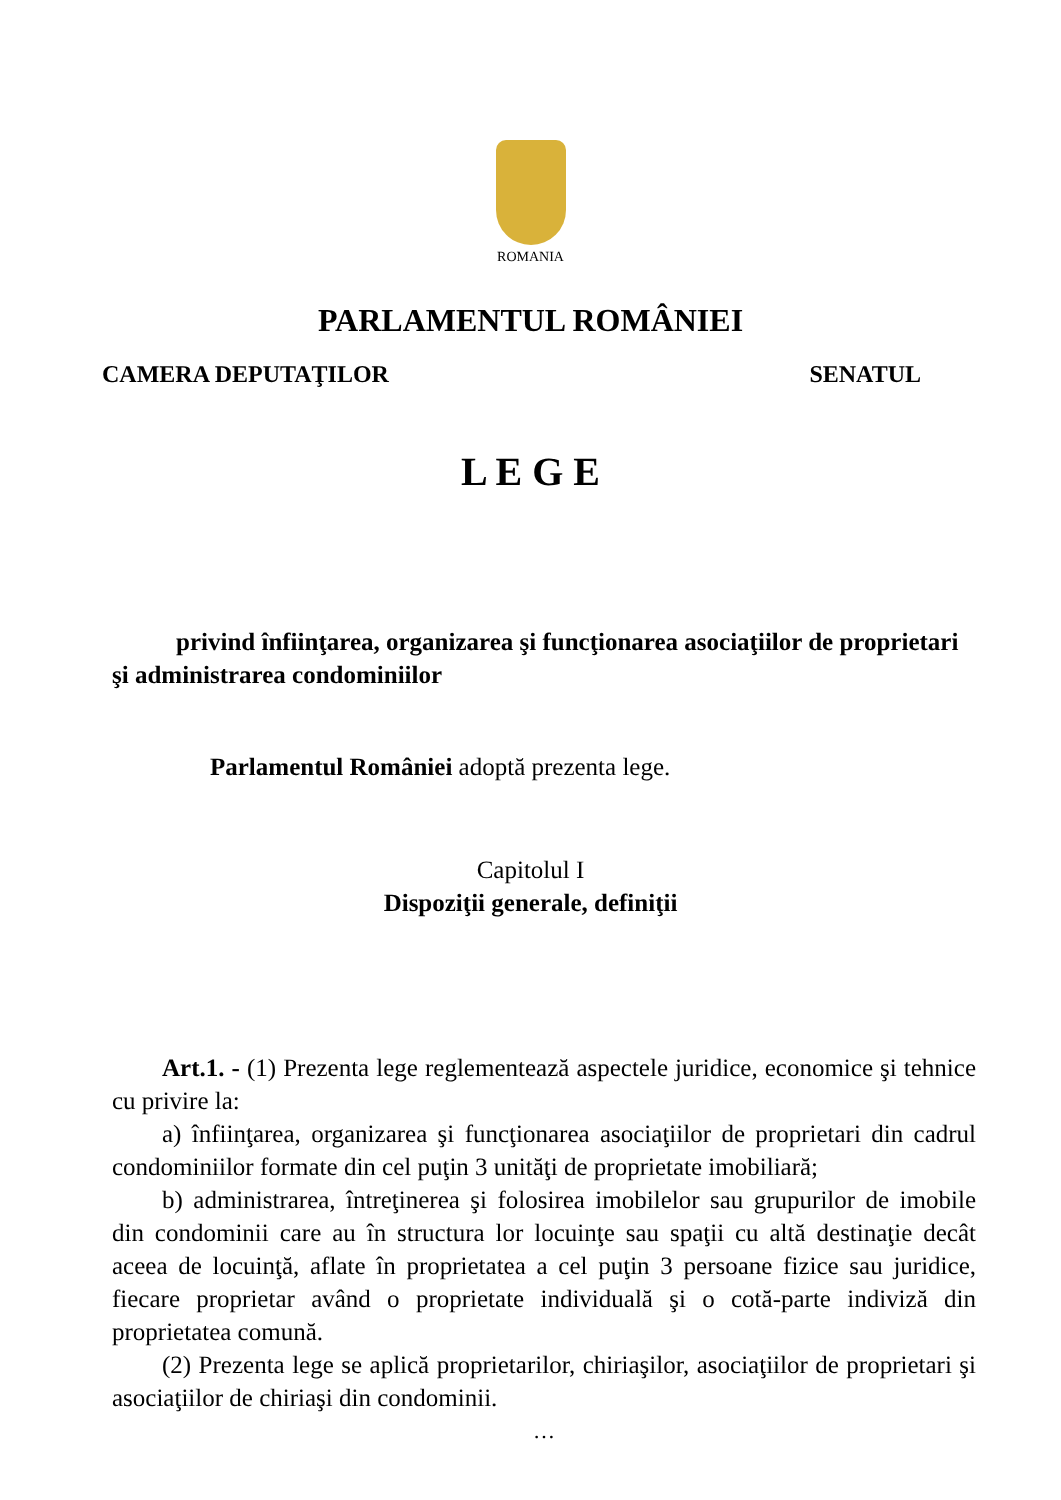ROMANIA
PARLAMENTUL ROMÂNIEI
CAMERA DEPUTAŢILOR SENATUL
L E G E
privind înfiinţarea, organizarea şi funcţionarea asociaţiilor de proprietari şi administrarea condominiilor
Parlamentul României adoptă prezenta lege.
Capitolul I
Dispoziţii generale, definiţii
Art.1. - (1) Prezenta lege reglementează aspectele juridice, economice şi tehnice cu privire la:
a) înfiinţarea, organizarea şi funcţionarea asociaţiilor de proprietari din cadrul condominiilor formate din cel puţin 3 unităţi de proprietate imobiliară;
b) administrarea, întreţinerea şi folosirea imobilelor sau grupurilor de imobile din condominii care au în structura lor locuinţe sau spaţii cu altă destinaţie decât aceea de locuinţă, aflate în proprietatea a cel puţin 3 persoane fizice sau juridice, fiecare proprietar având o proprietate individuală şi o cotă-parte indiviză din proprietatea comună.
(2) Prezenta lege se aplică proprietarilor, chiriaşilor, asociaţiilor de proprietari şi asociaţiilor de chiriaşi din condominii.
…